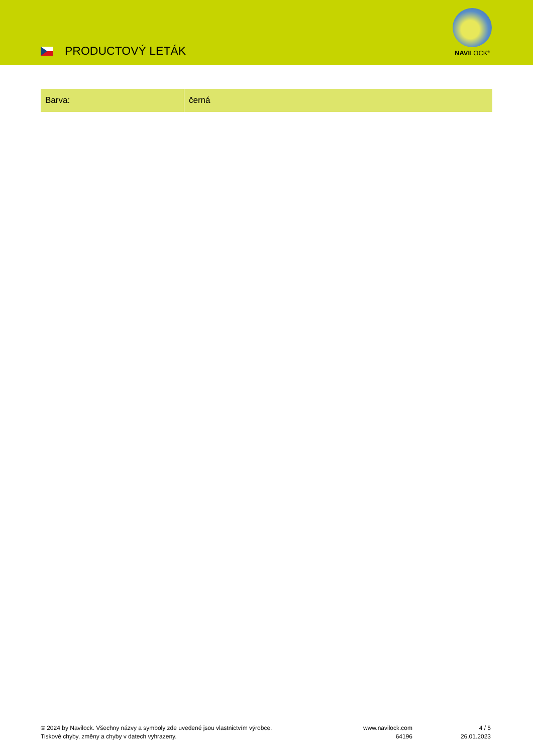PRODUCTOVÝ LETÁK
NAVILOCK<sup>®</sup>
| Barva: | černá |
© 2024 by Navilock. Všechny názvy a symboly zde uvedené jsou vlastnictvím výrobce.
Tiskové chyby, změny a chyby v datech vyhrazeny.
www.navilock.com
64196
4 / 5
26.01.2023